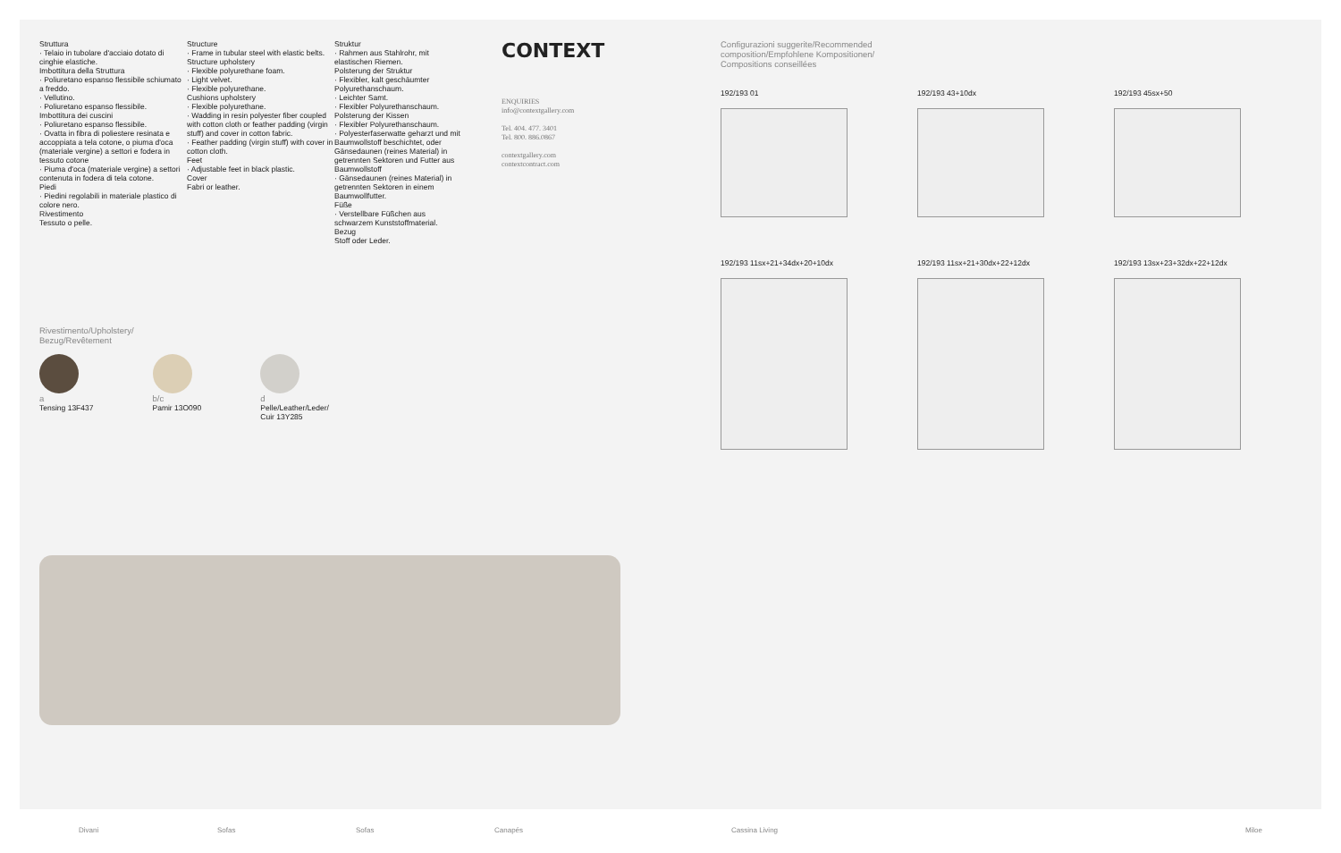Struttura
· Telaio in tubolare d'acciaio dotato di cinghie elastiche.
Imbottitura della Struttura
· Poliuretano espanso flessibile schiumato a freddo.
· Vellutino.
· Poliuretano espanso flessibile.
Imbottitura dei cuscini
· Poliuretano espanso flessibile.
· Ovatta in fibra di poliestere resinata e accoppiata a tela cotone, o piuma d'oca (materiale vergine) a settori e fodera in tessuto cotone
· Piuma d'oca (materiale vergine) a settori contenuta in fodera di tela cotone.
Piedi
· Piedini regolabili in materiale plastico di colore nero.
Rivestimento
Tessuto o pelle.
Structure
· Frame in tubular steel with elastic belts.
Structure upholstery
· Flexible polyurethane foam.
· Light velvet.
· Flexible polyurethane.
Cushions upholstery
· Flexible polyurethane.
· Wadding in resin polyester fiber coupled with cotton cloth or feather padding (virgin stuff) and cover in cotton fabric.
· Feather padding (virgin stuff) with cover in cotton cloth.
Feet
· Adjustable feet in black plastic.
Cover
Fabri or leather.
Struktur
· Rahmen aus Stahlrohr, mit elastischen Riemen.
Polsterung der Struktur
· Flexibler, kalt geschäumter Polyurethanschaum.
· Leichter Samt.
· Flexibler Polyurethanschaum.
Polsterung der Kissen
· Flexibler Polyurethanschaum.
· Polyesterfaserwatte geharzt und mit Baumwollstoff beschichtet, oder Gänsedaunen (reines Material) in getrennten Sektoren und Futter aus Baumwollstoff
· Gänsedaunen (reines Material) in getrennten Sektoren in einem Baumwollfutter.
Füße
· Verstellbare Füßchen aus schwarzem Kunststoffmaterial.
Bezug
Stoff oder Leder.
CONTEXT
ENQUIRIES
info@contextgallery.com
Tel. 404. 477. 3401
Tel. 800. 886.0867
contextgallery.com
contextcontract.com
Rivestimento/Upholstery/
Bezug/Revêtement
a
Tensing 13F437
b/c
Pamir 13O090
d
Pelle/Leather/Leder/
Cuir 13Y285
Configurazioni suggerite/Recommended
composition/Empfohlene Kompositionen/
Compositions conseillées
192/193 01
192/193 43+10dx
192/193 45sx+50
192/193 11sx+21+34dx+20+10dx
192/193 11sx+21+30dx+22+12dx
192/193 13sx+23+32dx+22+12dx
Divani Sofas Sofas Canapés Cassina Living Miloe